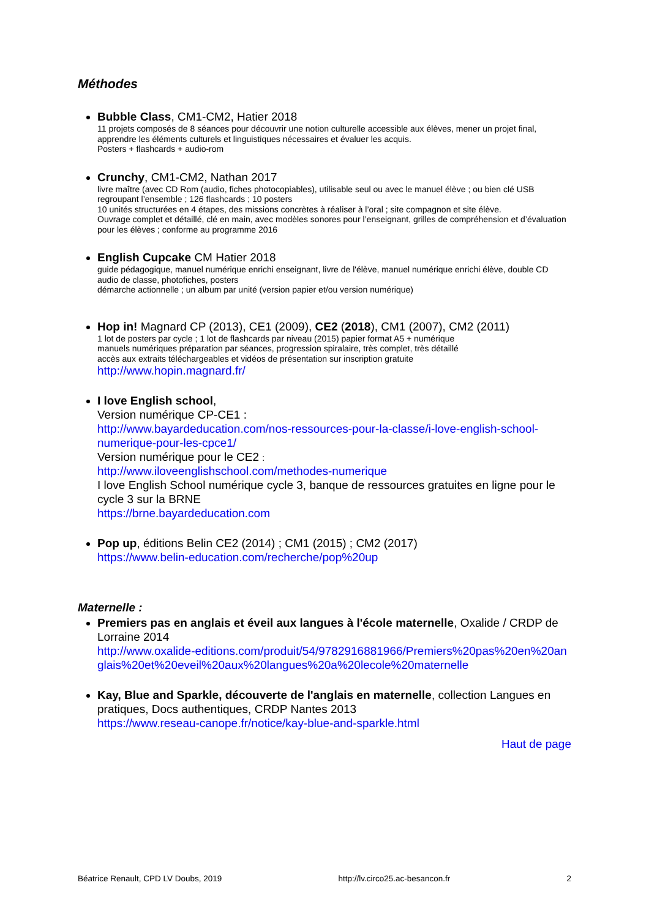Méthodes
Bubble Class, CM1-CM2, Hatier 2018
11 projets composés de 8 séances pour découvrir une notion culturelle accessible aux élèves, mener un projet final, apprendre les éléments culturels et linguistiques nécessaires et évaluer les acquis.
Posters + flashcards + audio-rom
Crunchy, CM1-CM2, Nathan 2017
livre maître (avec CD Rom (audio, fiches photocopiables), utilisable seul ou avec le manuel élève ; ou bien clé USB regroupant l’ensemble ; 126 flashcards ; 10 posters
10 unités structurées en 4 étapes, des missions concrètes à réaliser à l’oral ; site compagnon et site élève.
Ouvrage complet et détaillé, clé en main, avec modèles sonores pour l’enseignant, grilles de compréhension et d’évaluation pour les élèves ; conforme au programme 2016
English Cupcake CM Hatier 2018
guide pédagogique, manuel numérique enrichi enseignant, livre de l'élève, manuel numérique enrichi élève, double CD audio de classe, photofiches, posters
démarche actionnelle ; un album par unité (version papier et/ou version numérique)
Hop in! Magnard CP (2013), CE1 (2009), CE2 (2018), CM1 (2007), CM2 (2011)
1 lot de posters par cycle ; 1 lot de flashcards par niveau (2015) papier format A5 + numérique
manuels numériques préparation par séances, progression spiralaire, très complet, très détaillé
accès aux extraits téléchargeables et vidéos de présentation sur inscription gratuite
http://www.hopin.magnard.fr/
I love English school,
Version numérique CP-CE1 :
http://www.bayardeducation.com/nos-ressources-pour-la-classe/i-love-english-school-numerique-pour-les-cpce1/
Version numérique pour le CE2 :
http://www.iloveenglishschool.com/methodes-numerique
I love English School numérique cycle 3, banque de ressources gratuites en ligne pour le cycle 3 sur la BRNE
https://brne.bayardeducation.com
Pop up, éditions Belin CE2 (2014) ; CM1 (2015) ; CM2 (2017)
https://www.belin-education.com/recherche/pop%20up
Maternelle :
Premiers pas en anglais et éveil aux langues à l'école maternelle, Oxalide / CRDP de Lorraine 2014
http://www.oxalide-editions.com/produit/54/9782916881966/Premiers%20pas%20en%20anglais%20et%20eveil%20aux%20langues%20a%20lecole%20maternelle
Kay, Blue and Sparkle, découverte de l'anglais en maternelle, collection Langues en pratiques, Docs authentiques, CRDP Nantes 2013
https://www.reseau-canope.fr/notice/kay-blue-and-sparkle.html
Haut de page
Béatrice Renault, CPD LV Doubs, 2019 http://lv.circo25.ac-besancon.fr 2